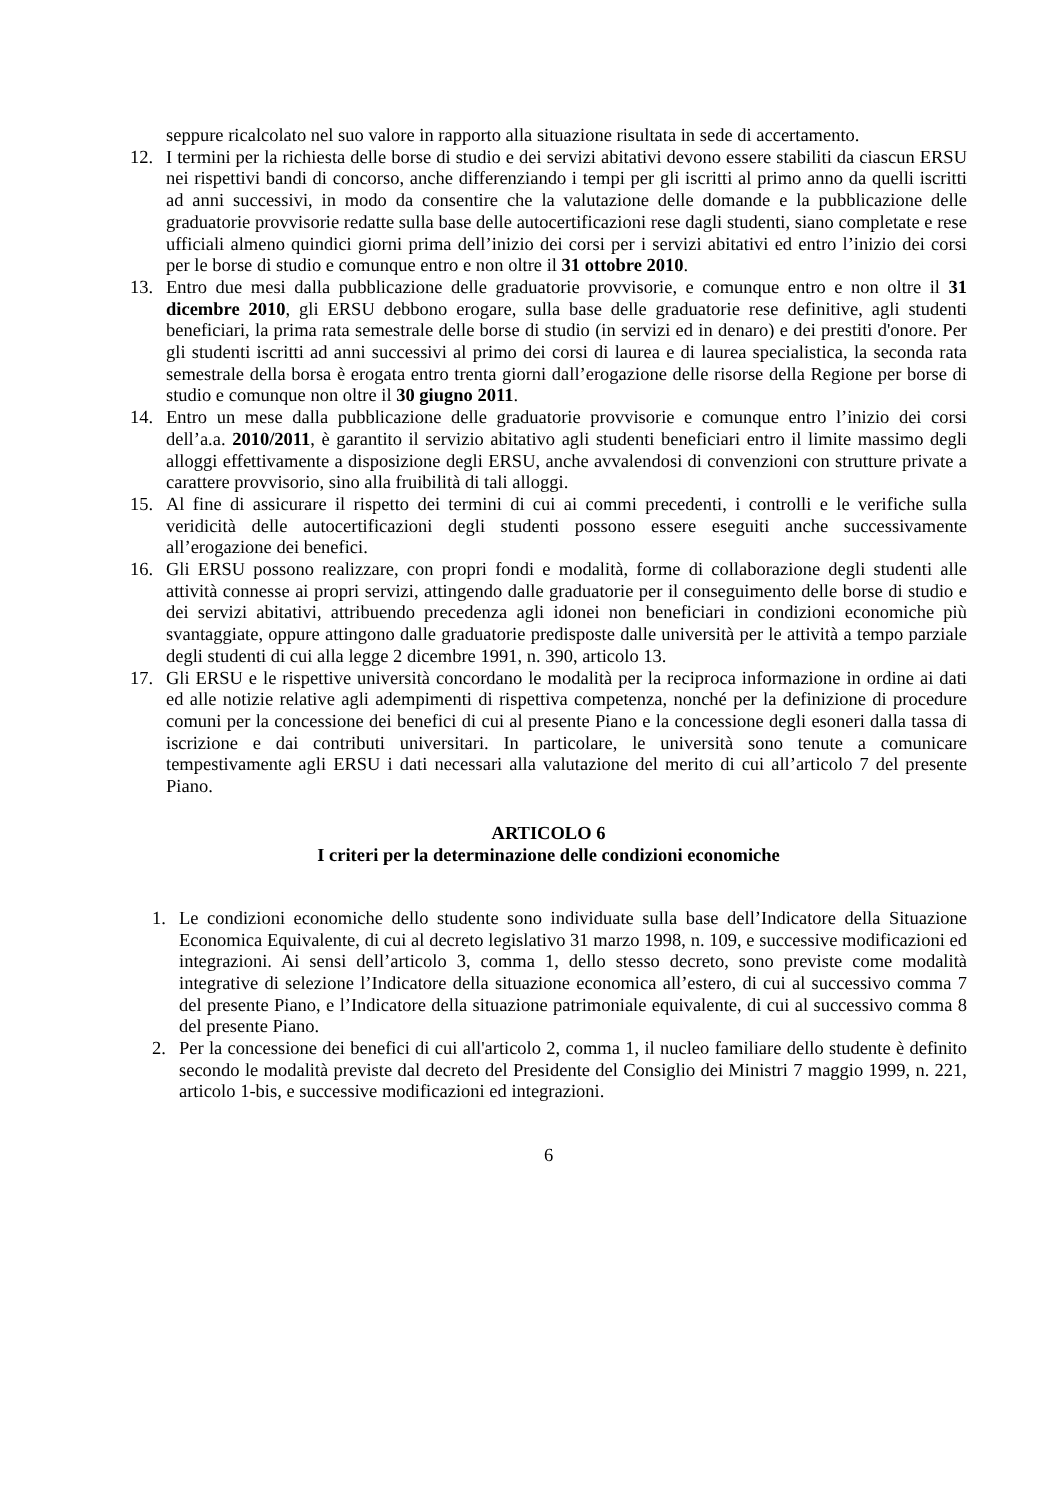seppure ricalcolato nel suo valore in rapporto alla situazione risultata in sede di accertamento.
12. I termini per la richiesta delle borse di studio e dei servizi abitativi devono essere stabiliti da ciascun ERSU nei rispettivi bandi di concorso, anche differenziando i tempi per gli iscritti al primo anno da quelli iscritti ad anni successivi, in modo da consentire che la valutazione delle domande e la pubblicazione delle graduatorie provvisorie redatte sulla base delle autocertificazioni rese dagli studenti, siano completate e rese ufficiali almeno quindici giorni prima dell’inizio dei corsi per i servizi abitativi ed entro l’inizio dei corsi per le borse di studio e comunque entro e non oltre il 31 ottobre 2010.
13. Entro due mesi dalla pubblicazione delle graduatorie provvisorie, e comunque entro e non oltre il 31 dicembre 2010, gli ERSU debbono erogare, sulla base delle graduatorie rese definitive, agli studenti beneficiari, la prima rata semestrale delle borse di studio (in servizi ed in denaro) e dei prestiti d'onore. Per gli studenti iscritti ad anni successivi al primo dei corsi di laurea e di laurea specialistica, la seconda rata semestrale della borsa è erogata entro trenta giorni dall’erogazione delle risorse della Regione per borse di studio e comunque non oltre il 30 giugno 2011.
14. Entro un mese dalla pubblicazione delle graduatorie provvisorie e comunque entro l’inizio dei corsi dell’a.a. 2010/2011, è garantito il servizio abitativo agli studenti beneficiari entro il limite massimo degli alloggi effettivamente a disposizione degli ERSU, anche avvalendosi di convenzioni con strutture private a carattere provvisorio, sino alla fruibilità di tali alloggi.
15. Al fine di assicurare il rispetto dei termini di cui ai commi precedenti, i controlli e le verifiche sulla veridicità delle autocertificazioni degli studenti possono essere eseguiti anche successivamente all’erogazione dei benefici.
16. Gli ERSU possono realizzare, con propri fondi e modalità, forme di collaborazione degli studenti alle attività connesse ai propri servizi, attingendo dalle graduatorie per il conseguimento delle borse di studio e dei servizi abitativi, attribuendo precedenza agli idonei non beneficiari in condizioni economiche più svantaggiate, oppure attingono dalle graduatorie predisposte dalle università per le attività a tempo parziale degli studenti di cui alla legge 2 dicembre 1991, n. 390, articolo 13.
17. Gli ERSU e le rispettive università concordano le modalità per la reciproca informazione in ordine ai dati ed alle notizie relative agli adempimenti di rispettiva competenza, nonché per la definizione di procedure comuni per la concessione dei benefici di cui al presente Piano e la concessione degli esoneri dalla tassa di iscrizione e dai contributi universitari. In particolare, le università sono tenute a comunicare tempestivamente agli ERSU i dati necessari alla valutazione del merito di cui all’articolo 7 del presente Piano.
ARTICOLO 6
I criteri per la determinazione delle condizioni economiche
1. Le condizioni economiche dello studente sono individuate sulla base dell’Indicatore della Situazione Economica Equivalente, di cui al decreto legislativo 31 marzo 1998, n. 109, e successive modificazioni ed integrazioni. Ai sensi dell’articolo 3, comma 1, dello stesso decreto, sono previste come modalità integrative di selezione l’Indicatore della situazione economica all’estero, di cui al successivo comma 7 del presente Piano, e l’Indicatore della situazione patrimoniale equivalente, di cui al successivo comma 8 del presente Piano.
2. Per la concessione dei benefici di cui all'articolo 2, comma 1, il nucleo familiare dello studente è definito secondo le modalità previste dal decreto del Presidente del Consiglio dei Ministri 7 maggio 1999, n. 221, articolo 1-bis, e successive modificazioni ed integrazioni.
6